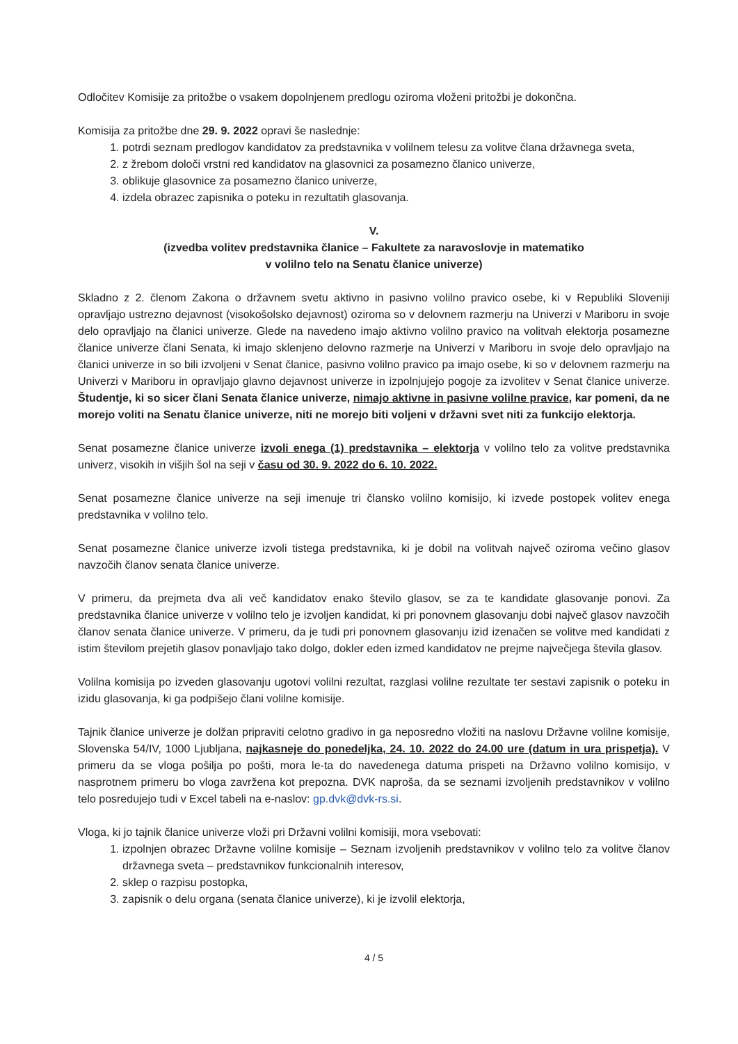Odločitev Komisije za pritožbe o vsakem dopolnjenem predlogu oziroma vloženi pritožbi je dokončna.
Komisija za pritožbe dne 29. 9. 2022 opravi še naslednje:
1. potrdi seznam predlogov kandidatov za predstavnika v volilnem telesu za volitve člana državnega sveta,
2. z žrebom določi vrstni red kandidatov na glasovnici za posamezno članico univerze,
3. oblikuje glasovnice za posamezno članico univerze,
4. izdela obrazec zapisnika o poteku in rezultatih glasovanja.
V.
(izvedba volitev predstavnika članice – Fakultete za naravoslovje in matematiko
v volilno telo na Senatu članice univerze)
Skladno z 2. členom Zakona o državnem svetu aktivno in pasivno volilno pravico osebe, ki v Republiki Sloveniji opravljajo ustrezno dejavnost (visokošolsko dejavnost) oziroma so v delovnem razmerju na Univerzi v Mariboru in svoje delo opravljajo na članici univerze. Glede na navedeno imajo aktivno volilno pravico na volitvah elektorja posamezne članice univerze člani Senata, ki imajo sklenjeno delovno razmerje na Univerzi v Mariboru in svoje delo opravljajo na članici univerze in so bili izvoljeni v Senat članice, pasivno volilno pravico pa imajo osebe, ki so v delovnem razmerju na Univerzi v Mariboru in opravljajo glavno dejavnost univerze in izpolnjujejo pogoje za izvolitev v Senat članice univerze. Študentje, ki so sicer člani Senata članice univerze, nimajo aktivne in pasivne volilne pravice, kar pomeni, da ne morejo voliti na Senatu članice univerze, niti ne morejo biti voljeni v državni svet niti za funkcijo elektorja.
Senat posamezne članice univerze izvoli enega (1) predstavnika – elektorja v volilno telo za volitve predstavnika univerz, visokih in višjih šol na seji v času od 30. 9. 2022 do 6. 10. 2022.
Senat posamezne članice univerze na seji imenuje tri člansko volilno komisijo, ki izvede postopek volitev enega predstavnika v volilno telo.
Senat posamezne članice univerze izvoli tistega predstavnika, ki je dobil na volitvah največ oziroma večino glasov navzočih članov senata članice univerze.
V primeru, da prejmeta dva ali več kandidatov enako število glasov, se za te kandidate glasovanje ponovi. Za predstavnika članice univerze v volilno telo je izvoljen kandidat, ki pri ponovnem glasovanju dobi največ glasov navzočih članov senata članice univerze. V primeru, da je tudi pri ponovnem glasovanju izid izenačen se volitve med kandidati z istim številom prejetih glasov ponavljajo tako dolgo, dokler eden izmed kandidatov ne prejme največjega števila glasov.
Volilna komisija po izveden glasovanju ugotovi volilni rezultat, razglasi volilne rezultate ter sestavi zapisnik o poteku in izidu glasovanja, ki ga podpišejo člani volilne komisije.
Tajnik članice univerze je dolžan pripraviti celotno gradivo in ga neposredno vložiti na naslovu Državne volilne komisije, Slovenska 54/IV, 1000 Ljubljana, najkasneje do ponedeljka, 24. 10. 2022 do 24.00 ure (datum in ura prispetja). V primeru da se vloga pošilja po pošti, mora le-ta do navedenega datuma prispeti na Državno volilno komisijo, v nasprotnem primeru bo vloga zavržena kot prepozna. DVK naproša, da se seznami izvoljenih predstavnikov v volilno telo posredujejo tudi v Excel tabeli na e-naslov: gp.dvk@dvk-rs.si.
Vloga, ki jo tajnik članice univerze vloži pri Državni volilni komisiji, mora vsebovati:
1. izpolnjen obrazec Državne volilne komisije – Seznam izvoljenih predstavnikov v volilno telo za volitve članov državnega sveta – predstavnikov funkcionalnih interesov,
2. sklep o razpisu postopka,
3. zapisnik o delu organa (senata članice univerze), ki je izvolil elektorja,
4 / 5